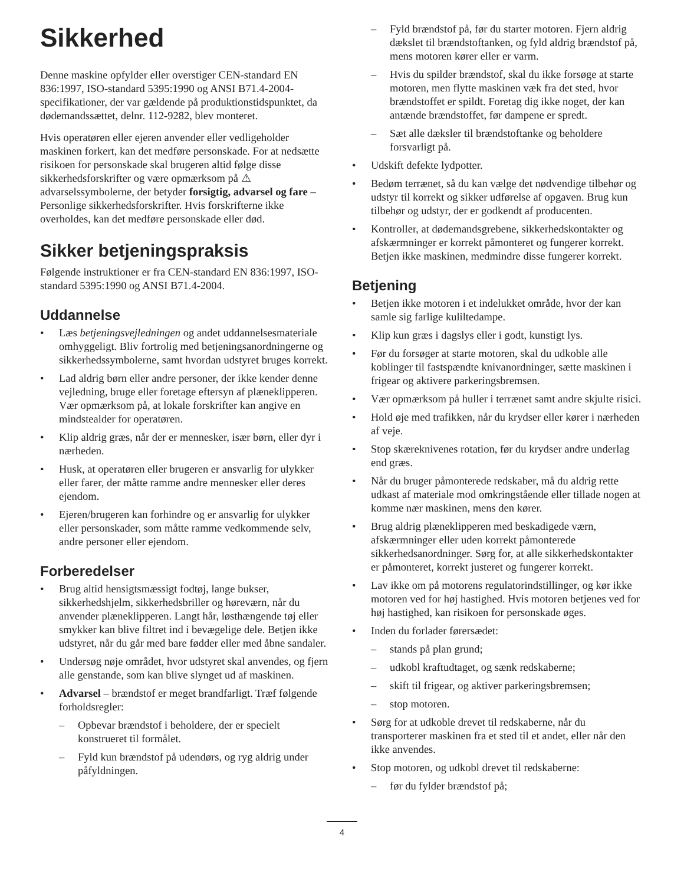Sikkerhed
Denne maskine opfylder eller overstiger CEN-standard EN 836:1997, ISO-standard 5395:1990 og ANSI B71.4-2004-specifikationer, der var gældende på produktionstidspunktet, da dødemandssættet, delnr. 112-9282, blev monteret.
Hvis operatøren eller ejeren anvender eller vedligeholder maskinen forkert, kan det medføre personskade. For at nedsætte risikoen for personskade skal brugeren altid følge disse sikkerhedsforskrifter og være opmærksom på ⚠ advarselssymbolerne, der betyder forsigtig, advarsel og fare – Personlige sikkerhedsforskrifter. Hvis forskrifterne ikke overholdes, kan det medføre personskade eller død.
Sikker betjeningspraksis
Følgende instruktioner er fra CEN-standard EN 836:1997, ISO-standard 5395:1990 og ANSI B71.4-2004.
Uddannelse
• Læs betjeningsvejledningen og andet uddannelsesmateriale omhyggeligt. Bliv fortrolig med betjeningsanordningerne og sikkerhedssymbolerne, samt hvordan udstyret bruges korrekt.
• Lad aldrig børn eller andre personer, der ikke kender denne vejledning, bruge eller foretage eftersyn af plæneklipperen. Vær opmærksom på, at lokale forskrifter kan angive en mindstealder for operatøren.
• Klip aldrig græs, når der er mennesker, især børn, eller dyr i nærheden.
• Husk, at operatøren eller brugeren er ansvarlig for ulykker eller farer, der måtte ramme andre mennesker eller deres ejendom.
• Ejeren/brugeren kan forhindre og er ansvarlig for ulykker eller personskader, som måtte ramme vedkommende selv, andre personer eller ejendom.
Forberedelser
• Brug altid hensigtsmæssigt fodtøj, lange bukser, sikkerhedshjelm, sikkerhedsbriller og høreværn, når du anvender plæneklipperen. Langt hår, løsthængende tøj eller smykker kan blive filtret ind i bevægelige dele. Betjen ikke udstyret, når du går med bare fødder eller med åbne sandaler.
• Undersøg nøje området, hvor udstyret skal anvendes, og fjern alle genstande, som kan blive slynget ud af maskinen.
• Advarsel – brændstof er meget brandfarligt. Træf følgende forholdsregler:
– Opbevar brændstof i beholdere, der er specielt konstrueret til formålet.
– Fyld kun brændstof på udendørs, og ryg aldrig under påfyldningen.
– Fyld brændstof på, før du starter motoren. Fjern aldrig dækslet til brændstoftanken, og fyld aldrig brændstof på, mens motoren kører eller er varm.
– Hvis du spilder brændstof, skal du ikke forsøge at starte motoren, men flytte maskinen væk fra det sted, hvor brændstoffet er spildt. Foretag dig ikke noget, der kan antænde brændstoffet, før dampene er spredt.
– Sæt alle dæksler til brændstoftanke og beholdere forsvarligt på.
• Udskift defekte lydpotter.
• Bedøm terrænet, så du kan vælge det nødvendige tilbehør og udstyr til korrekt og sikker udførelse af opgaven. Brug kun tilbehør og udstyr, der er godkendt af producenten.
• Kontroller, at dødemandsgrebene, sikkerhedskontakter og afskærmninger er korrekt påmonteret og fungerer korrekt. Betjen ikke maskinen, medmindre disse fungerer korrekt.
Betjening
• Betjen ikke motoren i et indelukket område, hvor der kan samle sig farlige kuliltedampe.
• Klip kun græs i dagslys eller i godt, kunstigt lys.
• Før du forsøger at starte motoren, skal du udkoble alle koblinger til fastspændte knivanordninger, sætte maskinen i frigear og aktivere parkeringsbremsen.
• Vær opmærksom på huller i terrænet samt andre skjulte risici.
• Hold øje med trafikken, når du krydser eller kører i nærheden af veje.
• Stop skæreknivenes rotation, før du krydser andre underlag end græs.
• Når du bruger påmonterede redskaber, må du aldrig rette udkast af materiale mod omkringstående eller tillade nogen at komme nær maskinen, mens den kører.
• Brug aldrig plæneklipperen med beskadigede værn, afskærmninger eller uden korrekt påmonterede sikkerhedsanordninger. Sørg for, at alle sikkerhedskontakter er påmonteret, korrekt justeret og fungerer korrekt.
• Lav ikke om på motorens regulatorindstillinger, og kør ikke motoren ved for høj hastighed. Hvis motoren betjenes ved for høj hastighed, kan risikoen for personskade øges.
• Inden du forlader førersædet:
– stands på plan grund;
– udkobl kraftudtaget, og sænk redskaberne;
– skift til frigear, og aktiver parkeringsbremsen;
– stop motoren.
• Sørg for at udkoble drevet til redskaberne, når du transporterer maskinen fra et sted til et andet, eller når den ikke anvendes.
• Stop motoren, og udkobl drevet til redskaberne:
– før du fylder brændstof på;
4